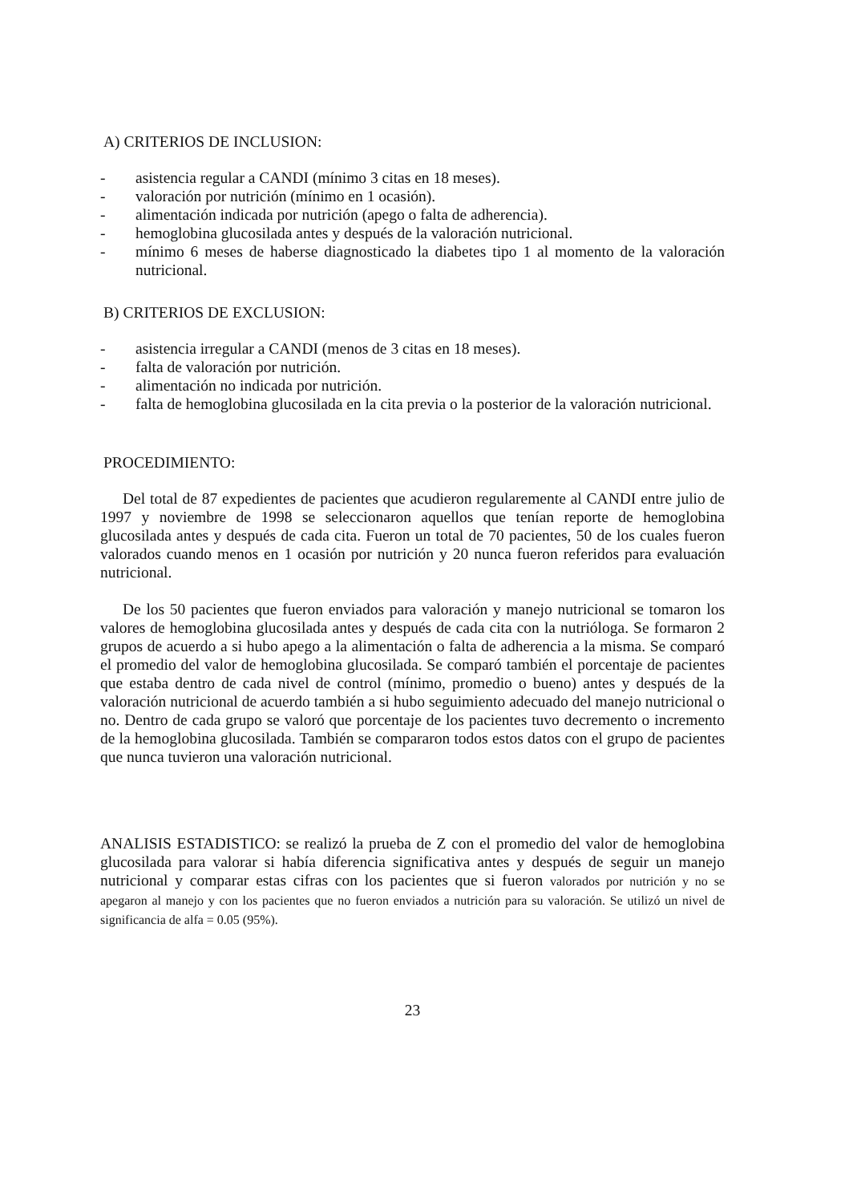A) CRITERIOS DE INCLUSION:
- asistencia regular a CANDI (mínimo 3 citas en 18 meses).
- valoración por nutrición (mínimo en 1 ocasión).
- alimentación indicada por nutrición (apego o falta de adherencia).
- hemoglobina glucosilada antes y después de la valoración nutricional.
- mínimo 6 meses de haberse diagnosticado la diabetes tipo 1 al momento de la valoración nutricional.
B) CRITERIOS DE EXCLUSION:
- asistencia irregular a CANDI (menos de 3 citas en 18 meses).
- falta de valoración por nutrición.
- alimentación no indicada por nutrición.
- falta de hemoglobina glucosilada en la cita previa o la posterior de la valoración nutricional.
PROCEDIMIENTO:
Del total de 87 expedientes de pacientes que acudieron regularemente al CANDI entre julio de 1997 y noviembre de 1998 se seleccionaron aquellos que tenían reporte de hemoglobina glucosilada antes y después de cada cita. Fueron un total de 70 pacientes, 50 de los cuales fueron valorados cuando menos en 1 ocasión por nutrición y 20 nunca fueron referidos para evaluación nutricional.
De los 50 pacientes que fueron enviados para valoración y manejo nutricional se tomaron los valores de hemoglobina glucosilada antes y después de cada cita con la nutrióloga. Se formaron 2 grupos de acuerdo a si hubo apego a la alimentación o falta de adherencia a la misma. Se comparó el promedio del valor de hemoglobina glucosilada. Se comparó también el porcentaje de pacientes que estaba dentro de cada nivel de control (mínimo, promedio o bueno) antes y después de la valoración nutricional de acuerdo también a si hubo seguimiento adecuado del manejo nutricional o no. Dentro de cada grupo se valoró que porcentaje de los pacientes tuvo decremento o incremento de la hemoglobina glucosilada. También se compararon todos estos datos con el grupo de pacientes que nunca tuvieron una valoración nutricional.
ANALISIS ESTADISTICO: se realizó la prueba de Z con el promedio del valor de hemoglobina glucosilada para valorar si había diferencia significativa antes y después de seguir un manejo nutricional y comparar estas cifras con los pacientes que si fueron valorados por nutrición y no se apegaron al manejo y con los pacientes que no fueron enviados a nutrición para su valoración. Se utilizó un nivel de significancia de alfa = 0.05 (95%).
23